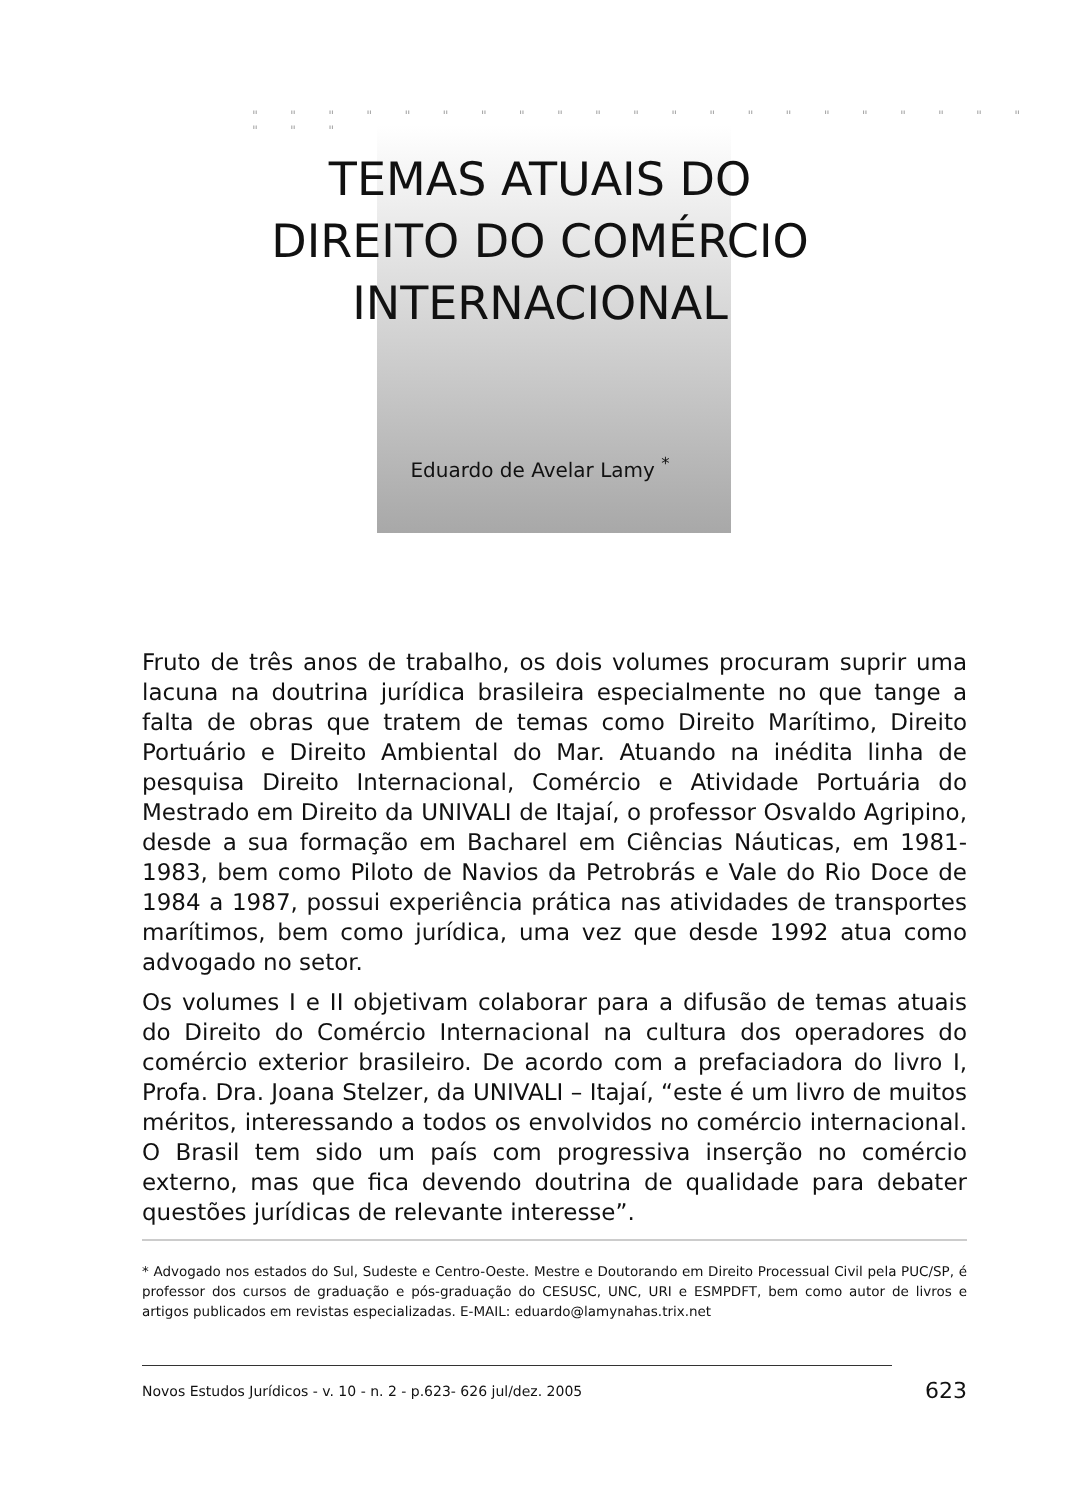" " " " " " " " " " " " " " " " " " " " " " " "
TEMAS ATUAIS DO
DIREITO DO COMÉRCIO
INTERNACIONAL
Eduardo de Avelar Lamy <sup>*</sup>
Fruto de três anos de trabalho, os dois volumes procuram suprir uma lacuna na doutrina jurídica brasileira especialmente no que tange a falta de obras que tratem de temas como Direito Marítimo, Direito Portuário e Direito Ambiental do Mar. Atuando na inédita linha de pesquisa Direito Internacional, Comércio e Atividade Portuária do Mestrado em Direito da UNIVALI de Itajaí, o professor Osvaldo Agripino, desde a sua formação em Bacharel em Ciências Náuticas, em 1981-1983, bem como Piloto de Navios da Petrobrás e Vale do Rio Doce de 1984 a 1987, possui experiência prática nas atividades de transportes marítimos, bem como jurídica, uma vez que desde 1992 atua como advogado no setor.
Os volumes I e II objetivam colaborar para a difusão de temas atuais do Direito do Comércio Internacional na cultura dos operadores do comércio exterior brasileiro. De acordo com a prefaciadora do livro I, Profa. Dra. Joana Stelzer, da UNIVALI – Itajaí, “este é um livro de muitos méritos, interessando a todos os envolvidos no comércio internacional. O Brasil tem sido um país com progressiva inserção no comércio externo, mas que fica devendo doutrina de qualidade para debater questões jurídicas de relevante interesse”.
* Advogado nos estados do Sul, Sudeste e Centro-Oeste. Mestre e Doutorando em Direito Processual Civil pela PUC/SP, é professor dos cursos de graduação e pós-graduação do CESUSC, UNC, URI e ESMPDFT, bem como autor de livros e artigos publicados em revistas especializadas. E-MAIL: eduardo@lamynahas.trix.net
Novos Estudos Jurídicos - v. 10 - n. 2 - p.623- 626 jul/dez. 2005 623